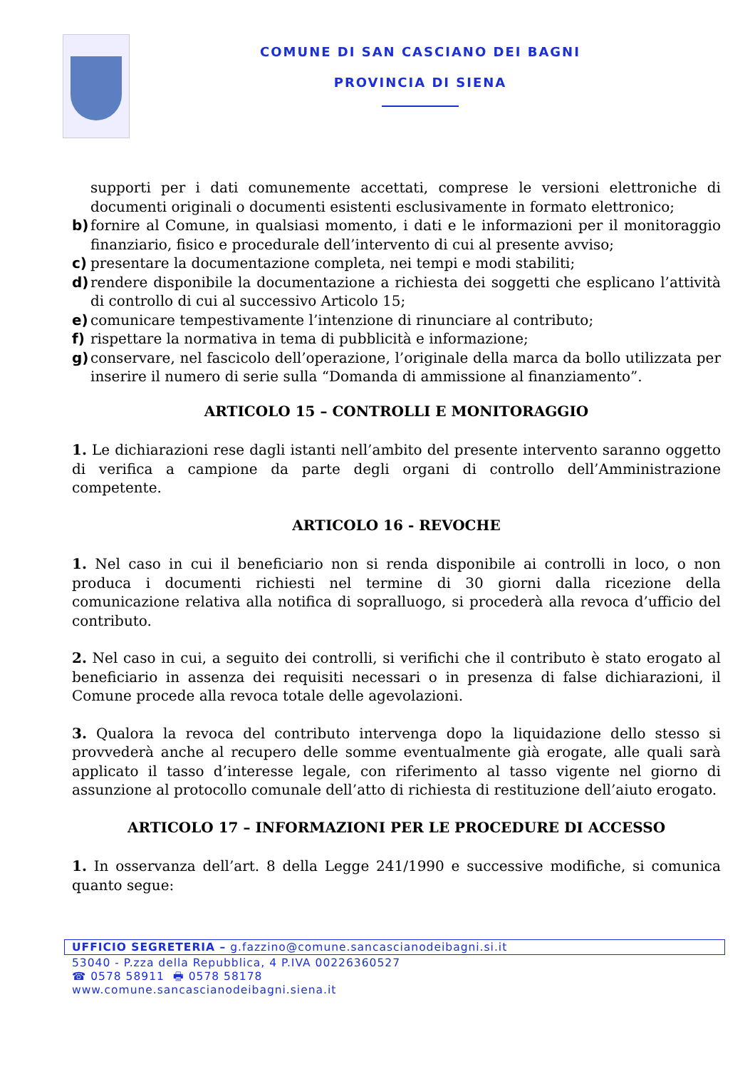COMUNE DI SAN CASCIANO DEI BAGNI
PROVINCIA DI SIENA
supporti per i dati comunemente accettati, comprese le versioni elettroniche di documenti originali o documenti esistenti esclusivamente in formato elettronico;
b) fornire al Comune, in qualsiasi momento, i dati e le informazioni per il monitoraggio finanziario, fisico e procedurale dell’intervento di cui al presente avviso;
c) presentare la documentazione completa, nei tempi e modi stabiliti;
d) rendere disponibile la documentazione a richiesta dei soggetti che esplicano l’attività di controllo di cui al successivo Articolo 15;
e) comunicare tempestivamente l’intenzione di rinunciare al contributo;
f) rispettare la normativa in tema di pubblicità e informazione;
g) conservare, nel fascicolo dell’operazione, l’originale della marca da bollo utilizzata per inserire il numero di serie sulla “Domanda di ammissione al finanziamento”.
ARTICOLO 15 – CONTROLLI E MONITORAGGIO
1. Le dichiarazioni rese dagli istanti nell’ambito del presente intervento saranno oggetto di verifica a campione da parte degli organi di controllo dell’Amministrazione competente.
ARTICOLO 16 - REVOCHE
1. Nel caso in cui il beneficiario non si renda disponibile ai controlli in loco, o non produca i documenti richiesti nel termine di 30 giorni dalla ricezione della comunicazione relativa alla notifica di sopralluogo, si procederà alla revoca d’ufficio del contributo.
2. Nel caso in cui, a seguito dei controlli, si verifichi che il contributo è stato erogato al beneficiario in assenza dei requisiti necessari o in presenza di false dichiarazioni, il Comune procede alla revoca totale delle agevolazioni.
3. Qualora la revoca del contributo intervenga dopo la liquidazione dello stesso si provvederà anche al recupero delle somme eventualmente già erogate, alle quali sarà applicato il tasso d’interesse legale, con riferimento al tasso vigente nel giorno di assunzione al protocollo comunale dell’atto di richiesta di restituzione dell’aiuto erogato.
ARTICOLO 17 – INFORMAZIONI PER LE PROCEDURE DI ACCESSO
1. In osservanza dell’art. 8 della Legge 241/1990 e successive modifiche, si comunica quanto segue:
UFFICIO SEGRETERIA – g.fazzino@comune.sancascianodeibagni.si.it
53040 - P.zza della Repubblica, 4 P.IVA 00226360527
☎ 0578 58911 🖶 0578 58178
www.comune.sancascianodeibagni.siena.it